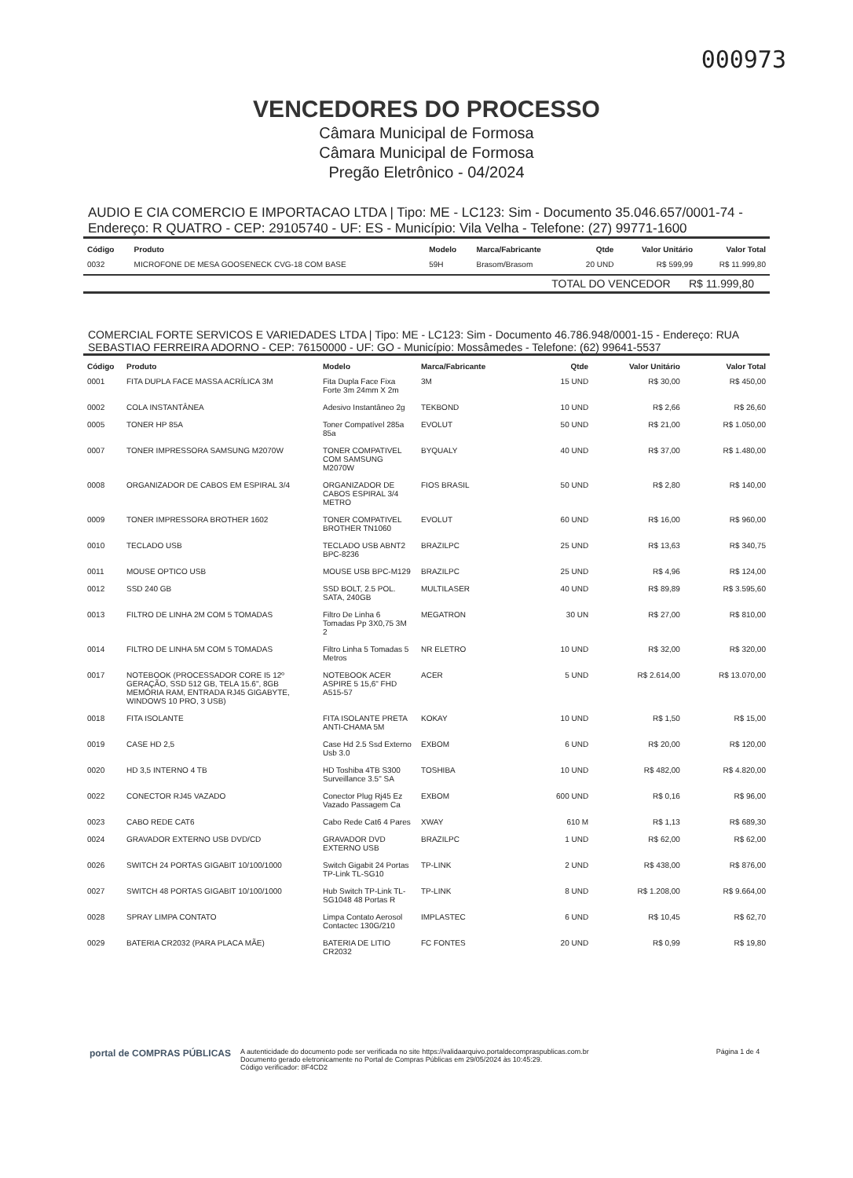000973
VENCEDORES DO PROCESSO
Câmara Municipal de Formosa
Câmara Municipal de Formosa
Pregão Eletrônico - 04/2024
AUDIO E CIA COMERCIO E IMPORTACAO LTDA | Tipo: ME - LC123: Sim - Documento 35.046.657/0001-74 - Endereço: R QUATRO - CEP: 29105740 - UF: ES - Município: Vila Velha - Telefone: (27) 99771-1600
| Código | Produto | Modelo | Marca/Fabricante | Qtde | Valor Unitário | Valor Total |
| --- | --- | --- | --- | --- | --- | --- |
| 0032 | MICROFONE DE MESA GOOSENECK CVG-18 COM BASE | 59H | Brasom/Brasom | 20 UND | R$ 599,99 | R$ 11.999,80 |
TOTAL DO VENCEDOR R$ 11.999,80
COMERCIAL FORTE SERVICOS E VARIEDADES LTDA | Tipo: ME - LC123: Sim - Documento 46.786.948/0001-15 - Endereço: RUA SEBASTIAO FERREIRA ADORNO - CEP: 76150000 - UF: GO - Município: Mossâmedes - Telefone: (62) 99641-5537
| Código | Produto | Modelo | Marca/Fabricante | Qtde | Valor Unitário | Valor Total |
| --- | --- | --- | --- | --- | --- | --- |
| 0001 | FITA DUPLA FACE MASSA ACRÍLICA 3M | Fita Dupla Face Fixa Forte 3m 24mm X 2m | 3M | 15 UND | R$ 30,00 | R$ 450,00 |
| 0002 | COLA INSTANTÂNEA | Adesivo Instantâneo 2g | TEKBOND | 10 UND | R$ 2,66 | R$ 26,60 |
| 0005 | TONER HP 85A | Toner Compatível 285a 85a | EVOLUT | 50 UND | R$ 21,00 | R$ 1.050,00 |
| 0007 | TONER IMPRESSORA SAMSUNG M2070W | TONER COMPATIVEL COM SAMSUNG M2070W | BYQUALY | 40 UND | R$ 37,00 | R$ 1.480,00 |
| 0008 | ORGANIZADOR DE CABOS EM ESPIRAL 3/4 | ORGANIZADOR DE CABOS ESPIRAL 3/4 METRO | FIOS BRASIL | 50 UND | R$ 2,80 | R$ 140,00 |
| 0009 | TONER IMPRESSORA BROTHER 1602 | TONER COMPATIVEL BROTHER TN1060 | EVOLUT | 60 UND | R$ 16,00 | R$ 960,00 |
| 0010 | TECLADO USB | TECLADO USB ABNT2 BPC-8236 | BRAZILPC | 25 UND | R$ 13,63 | R$ 340,75 |
| 0011 | MOUSE OPTICO USB | MOUSE USB BPC-M129 | BRAZILPC | 25 UND | R$ 4,96 | R$ 124,00 |
| 0012 | SSD 240 GB | SSD BOLT, 2.5 POL. SATA, 240GB | MULTILASER | 40 UND | R$ 89,89 | R$ 3.595,60 |
| 0013 | FILTRO DE LINHA 2M COM 5 TOMADAS | Filtro De Linha 6 Tomadas Pp 3X0,75 3M 2 | MEGATRON | 30 UN | R$ 27,00 | R$ 810,00 |
| 0014 | FILTRO DE LINHA 5M COM 5 TOMADAS | Filtro Linha 5 Tomadas 5 Metros | NR ELETRO | 10 UND | R$ 32,00 | R$ 320,00 |
| 0017 | NOTEBOOK (PROCESSADOR CORE I5 12º GERAÇÃO, SSD 512 GB, TELA 15.6", 8GB MEMÓRIA RAM, ENTRADA RJ45 GIGABYTE, WINDOWS 10 PRO, 3 USB) | NOTEBOOK ACER ASPIRE 5 15,6" FHD A515-57 | ACER | 5 UND | R$ 2.614,00 | R$ 13.070,00 |
| 0018 | FITA ISOLANTE | FITA ISOLANTE PRETA ANTI-CHAMA 5M | KOKAY | 10 UND | R$ 1,50 | R$ 15,00 |
| 0019 | CASE HD 2,5 | Case Hd 2.5 Ssd Externo Usb 3.0 | EXBOM | 6 UND | R$ 20,00 | R$ 120,00 |
| 0020 | HD 3,5 INTERNO 4 TB | HD Toshiba 4TB S300 Surveillance 3.5" SA | TOSHIBA | 10 UND | R$ 482,00 | R$ 4.820,00 |
| 0022 | CONECTOR RJ45 VAZADO | Conector Plug Rj45 Ez Vazado Passagem Ca | EXBOM | 600 UND | R$ 0,16 | R$ 96,00 |
| 0023 | CABO REDE CAT6 | Cabo Rede Cat6 4 Pares | XWAY | 610 M | R$ 1,13 | R$ 689,30 |
| 0024 | GRAVADOR EXTERNO USB DVD/CD | GRAVADOR DVD EXTERNO USB | BRAZILPC | 1 UND | R$ 62,00 | R$ 62,00 |
| 0026 | SWITCH 24 PORTAS GIGABIT 10/100/1000 | Switch Gigabit 24 Portas TP-Link TL-SG10 | TP-LINK | 2 UND | R$ 438,00 | R$ 876,00 |
| 0027 | SWITCH 48 PORTAS GIGABIT 10/100/1000 | Hub Switch TP-Link TL-SG1048 48 Portas R | TP-LINK | 8 UND | R$ 1.208,00 | R$ 9.664,00 |
| 0028 | SPRAY LIMPA CONTATO | Limpa Contato Aerosol Contactec 130G/210 | IMPLASTEC | 6 UND | R$ 10,45 | R$ 62,70 |
| 0029 | BATERIA CR2032 (PARA PLACA MÃE) | BATERIA DE LITIO CR2032 | FC FONTES | 20 UND | R$ 0,99 | R$ 19,80 |
portal de COMPRAS PÚBLICAS
A autenticidade do documento pode ser verificada no site https://validaarquivo.portaldecompraspublicas.com.br
Documento gerado eletronicamente no Portal de Compras Públicas em 29/05/2024 às 10:45:29.
Código verificador: 8F4CD2
Página 1 de 4